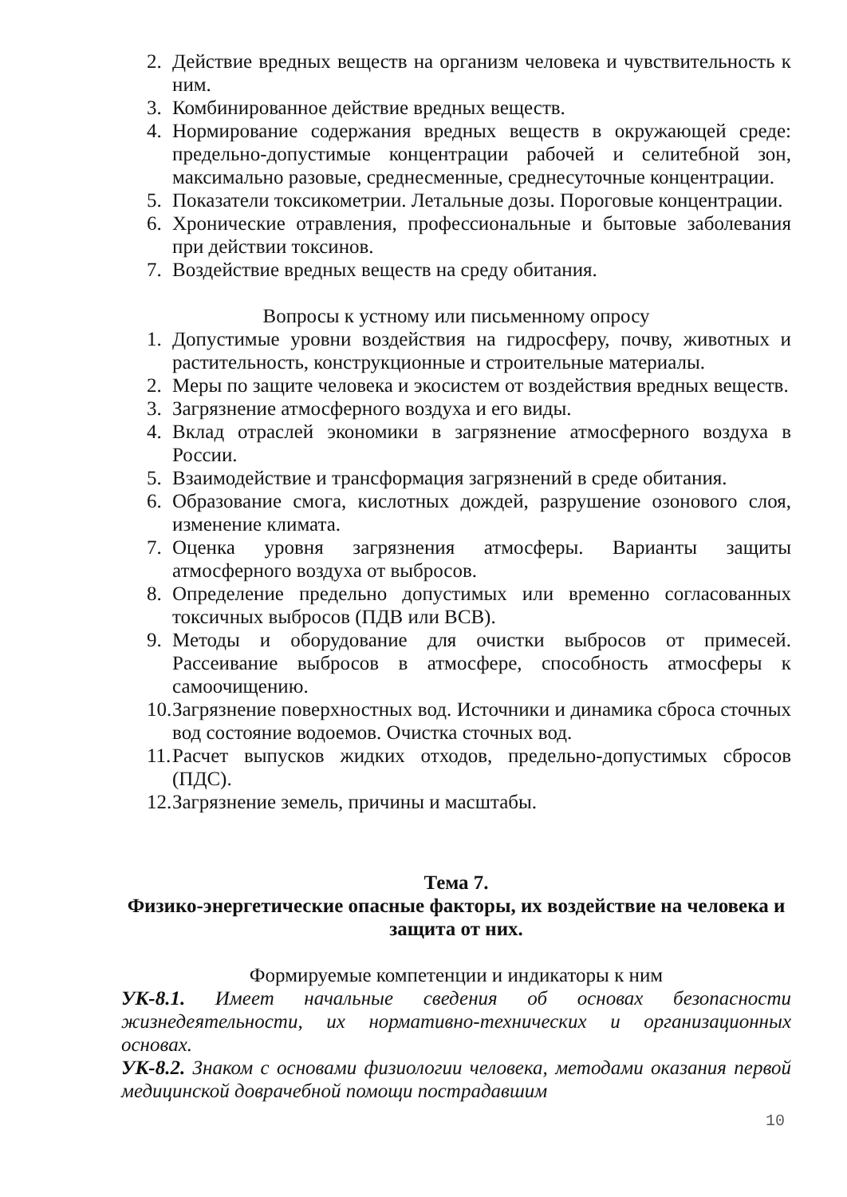2. Действие вредных веществ на организм человека и чувствительность к ним.
3. Комбинированное действие вредных веществ.
4. Нормирование содержания вредных веществ в окружающей среде: предельно-допустимые концентрации рабочей и селитебной зон, максимально разовые, среднесменные, среднесуточные концентрации.
5. Показатели токсикометрии. Летальные дозы. Пороговые концентрации.
6. Хронические отравления, профессиональные и бытовые заболевания при действии токсинов.
7. Воздействие вредных веществ на среду обитания.
Вопросы к устному или письменному опросу
1. Допустимые уровни воздействия на гидросферу, почву, животных и растительность, конструкционные и строительные материалы.
2. Меры по защите человека и экосистем от воздействия вредных веществ.
3. Загрязнение атмосферного воздуха и его виды.
4. Вклад отраслей экономики в загрязнение атмосферного воздуха в России.
5. Взаимодействие и трансформация загрязнений в среде обитания.
6. Образование смога, кислотных дождей, разрушение озонового слоя, изменение климата.
7. Оценка уровня загрязнения атмосферы. Варианты защиты атмосферного воздуха от выбросов.
8. Определение предельно допустимых или временно согласованных токсичных выбросов (ПДВ или ВСВ).
9. Методы и оборудование для очистки выбросов от примесей. Рассеивание выбросов в атмосфере, способность атмосферы к самоочищению.
10. Загрязнение поверхностных вод. Источники и динамика сброса сточных вод состояние водоемов. Очистка сточных вод.
11. Расчет выпусков жидких отходов, предельно-допустимых сбросов (ПДС).
12. Загрязнение земель, причины и масштабы.
Тема 7.
Физико-энергетические опасные факторы, их воздействие на человека и защита от них.
Формируемые компетенции и индикаторы к ним
УК-8.1. Имеет начальные сведения об основах безопасности жизнедеятельности, их нормативно-технических и организационных основах.
УК-8.2. Знаком с основами физиологии человека, методами оказания первой медицинской доврачебной помощи пострадавшим
10